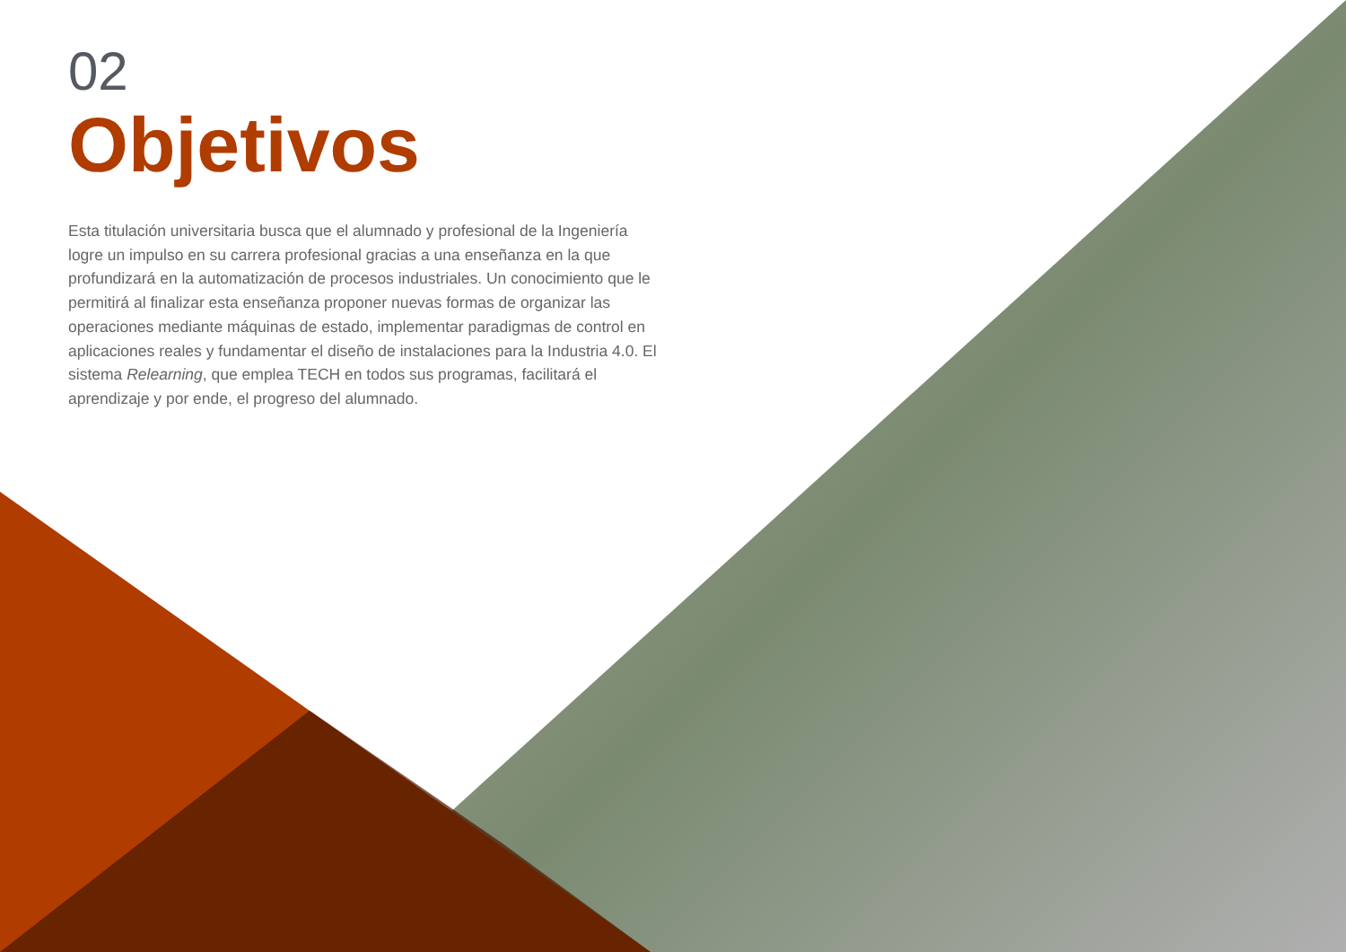02
Objetivos
Esta titulación universitaria busca que el alumnado y profesional de la Ingeniería logre un impulso en su carrera profesional gracias a una enseñanza en la que profundizará en la automatización de procesos industriales. Un conocimiento que le permitirá al finalizar esta enseñanza proponer nuevas formas de organizar las operaciones mediante máquinas de estado, implementar paradigmas de control en aplicaciones reales y fundamentar el diseño de instalaciones para la Industria 4.0. El sistema Relearning, que emplea TECH en todos sus programas, facilitará el aprendizaje y por ende, el progreso del alumnado.